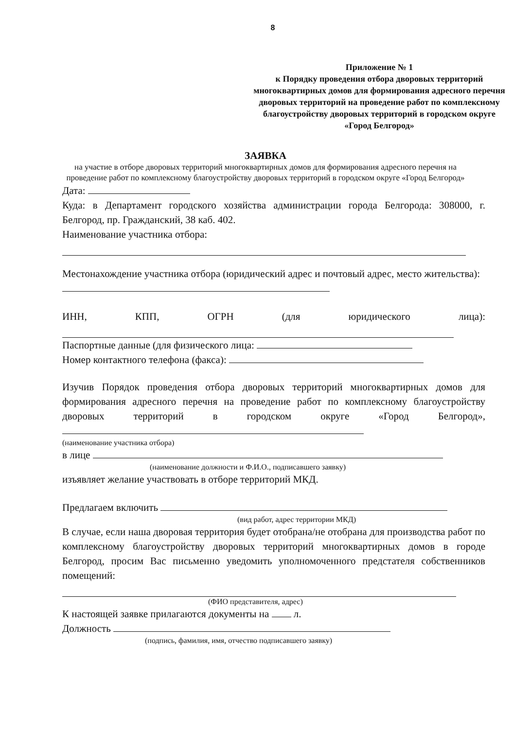8
Приложение № 1
к Порядку проведения отбора дворовых территорий многоквартирных домов для формирования адресного перечня дворовых территорий на проведение работ по комплексному благоустройству дворовых территорий в городском округе «Город Белгород»
ЗАЯВКА
на участие в отборе дворовых территорий многоквартирных домов для формирования адресного перечня на проведение работ по комплексному благоустройству дворовых территорий в городском округе «Город Белгород»
Дата:
Куда: в Департамент городского хозяйства администрации города Белгорода: 308000, г. Белгород, пр. Гражданский, 38 каб. 402.
Наименование участника отбора:
Местонахождение участника отбора (юридический адрес и почтовый адрес, место жительства):
ИНН, КПП, ОГРН (для юридического лица):
Паспортные данные (для физического лица:
Номер контактного телефона (факса):
Изучив Порядок проведения отбора дворовых территорий многоквартирных домов для формирования адресного перечня на проведение работ по комплексному благоустройству дворовых территорий в городском округе «Город Белгород»,
(наименование участника отбора)
в лице
(наименование должности и Ф.И.О., подписавшего заявку)
изъявляет желание участвовать в отборе территорий МКД.
Предлагаем включить
(вид работ, адрес территории МКД)
В случае, если наша дворовая территория будет отобрана/не отобрана для производства работ по комплексному благоустройству дворовых территорий многоквартирных домов в городе Белгород, просим Вас письменно уведомить уполномоченного предстателя собственников помещений:
(ФИО представителя, адрес)
К настоящей заявке прилагаются документы на л.
Должность
(подпись, фамилия, имя, отчество подписавшего заявку)